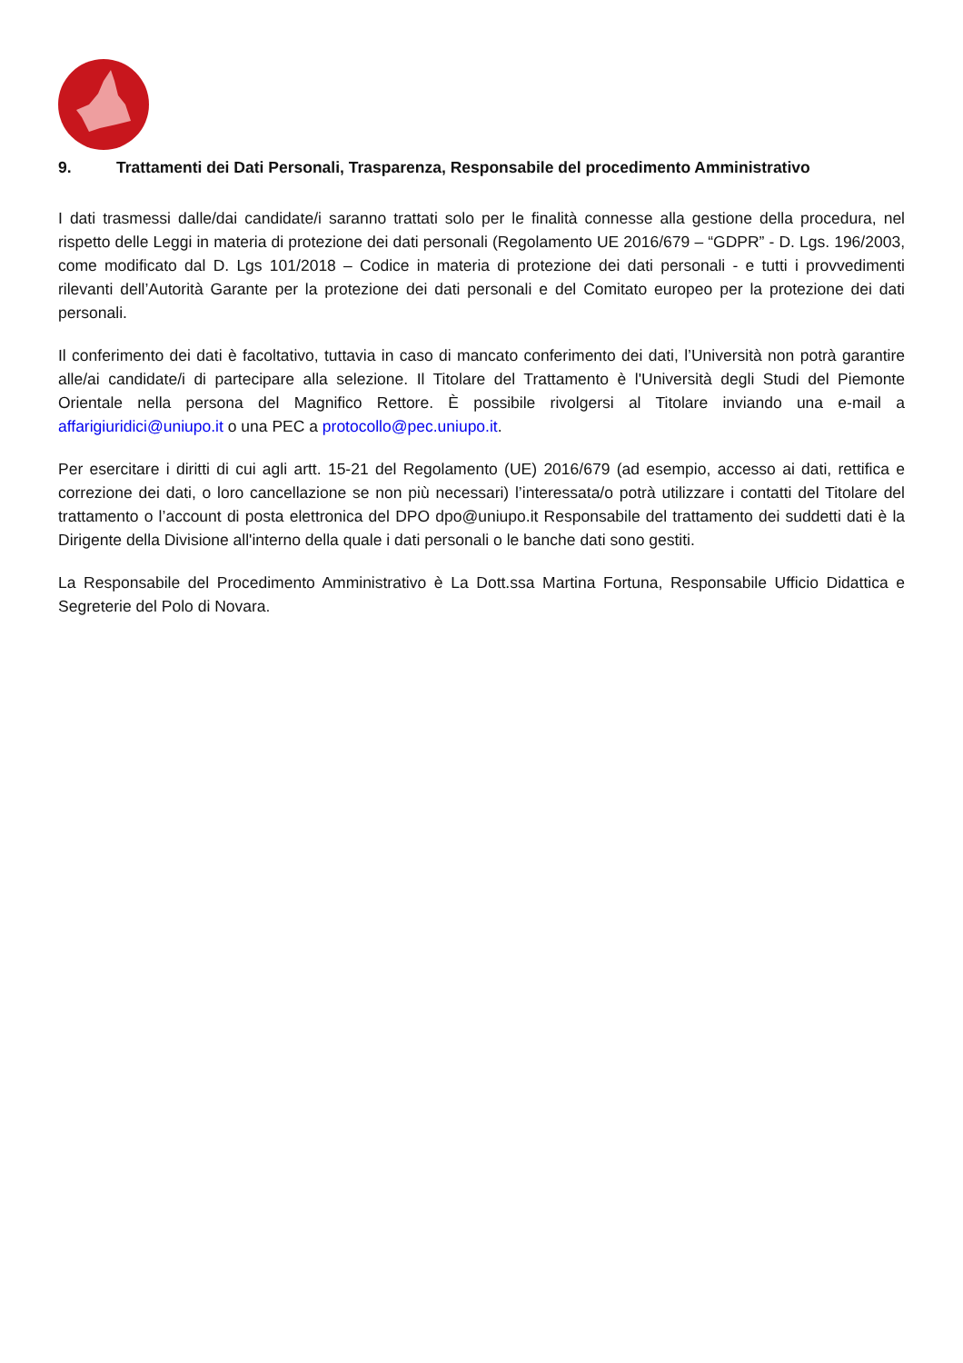9. Trattamenti dei Dati Personali, Trasparenza, Responsabile del procedimento Amministrativo
I dati trasmessi dalle/dai candidate/i saranno trattati solo per le finalità connesse alla gestione della procedura, nel rispetto delle Leggi in materia di protezione dei dati personali (Regolamento UE 2016/679 – “GDPR” - D. Lgs. 196/2003, come modificato dal D. Lgs 101/2018 – Codice in materia di protezione dei dati personali - e tutti i provvedimenti rilevanti dell’Autorità Garante per la protezione dei dati personali e del Comitato europeo per la protezione dei dati personali.
Il conferimento dei dati è facoltativo, tuttavia in caso di mancato conferimento dei dati, l’Università non potrà garantire alle/ai candidate/i di partecipare alla selezione. Il Titolare del Trattamento è l'Università degli Studi del Piemonte Orientale nella persona del Magnifico Rettore. È possibile rivolgersi al Titolare inviando una e-mail a affarigiuridici@uniupo.it o una PEC a protocollo@pec.uniupo.it.
Per esercitare i diritti di cui agli artt. 15-21 del Regolamento (UE) 2016/679 (ad esempio, accesso ai dati, rettifica e correzione dei dati, o loro cancellazione se non più necessari) l’interessata/o potrà utilizzare i contatti del Titolare del trattamento o l’account di posta elettronica del DPO dpo@uniupo.it Responsabile del trattamento dei suddetti dati è la Dirigente della Divisione all'interno della quale i dati personali o le banche dati sono gestiti.
La Responsabile del Procedimento Amministrativo è La Dott.ssa Martina Fortuna, Responsabile Ufficio Didattica e Segreterie del Polo di Novara.